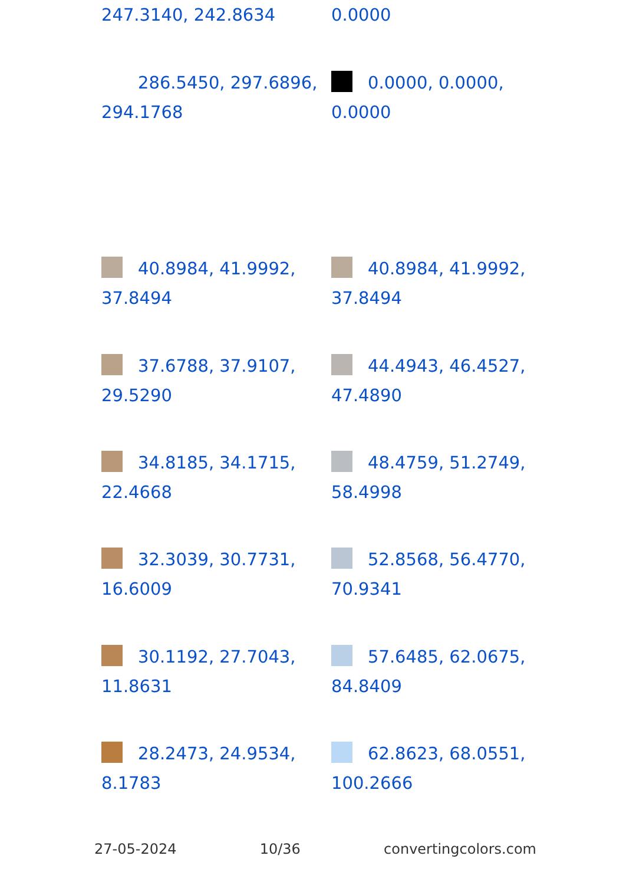247.3140, 242.8634 0.0000
286.5450, 297.6896, 294.1768
0.0000, 0.0000, 0.0000
40.8984, 41.9992, 37.8494
40.8984, 41.9992, 37.8494
37.6788, 37.9107, 29.5290
44.4943, 46.4527, 47.4890
34.8185, 34.1715, 22.4668
48.4759, 51.2749, 58.4998
32.3039, 30.7731, 16.6009
52.8568, 56.4770, 70.9341
30.1192, 27.7043, 11.8631
57.6485, 62.0675, 84.8409
28.2473, 24.9534, 8.1783
62.8623, 68.0551, 100.2666
27-05-2024 10/36 convertingcolors.com